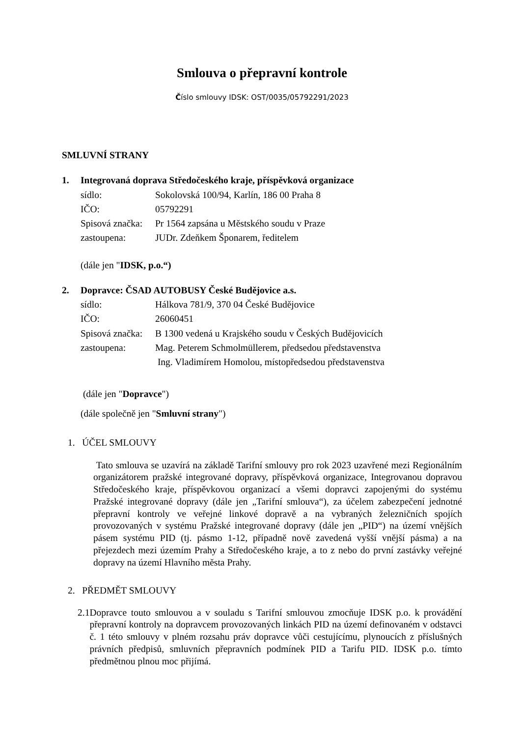Smlouva o přepravní kontrole
Číslo smlouvy IDSK: OST/0035/05792291/2023
SMLUVNÍ STRANY
1. Integrovaná doprava Středočeského kraje, příspěvková organizace
| sídlo: | Sokolovská 100/94, Karlín, 186 00 Praha 8 |
| IČO: | 05792291 |
| Spisová značka: | Pr 1564 zapsána u Městského soudu v Praze |
| zastoupena: | JUDr. Zdeňkem Šponarem, ředitelem |
(dále jen "IDSK, p.o.“)
2. Dopravce: ČSAD AUTOBUSY České Budějovice a.s.
| sídlo: | Hálkova 781/9, 370 04 České Budějovice |
| IČO: | 26060451 |
| Spisová značka: | B 1300 vedená u Krajského soudu v Českých Budějovicích |
| zastoupena: | Mag. Peterem Schmolmüllerem, předsedou představenstva Ing. Vladimírem Homolou, místopředsedou představenstva |
(dále jen "Dopravce")
(dále společně jen "Smluvní strany")
1. ÚČEL SMLOUVY
Tato smlouva se uzavírá na základě Tarifní smlouvy pro rok 2023 uzavřené mezi Regionálním organizátorem pražské integrované dopravy, příspěvková organizace, Integrovanou dopravou Středočeského kraje, příspěvkovou organizací a všemi dopravci zapojenými do systému Pražské integrované dopravy (dále jen „Tarifní smlouva“), za účelem zabezpečení jednotné přepravní kontroly ve veřejné linkové dopravě a na vybraných železničních spojích provozovaných v systému Pražské integrované dopravy (dále jen „PID“) na území vnějších pásem systému PID (tj. pásmo 1-12, případně nově zavedená vyšší vnější pásma) a na přejezdech mezi územím Prahy a Středočeského kraje, a to z nebo do první zastávky veřejné dopravy na území Hlavního města Prahy.
2. PŘEDMĚT SMLOUVY
2.1
Dopravce touto smlouvou a v souladu s Tarifní smlouvou zmocňuje IDSK p.o. k provádění přepravní kontroly na dopravcem provozovaných linkách PID na území definovaném v odstavci č. 1 této smlouvy v plném rozsahu práv dopravce vůči cestujícímu, plynoucích z příslušných právních předpisů, smluvních přepravních podmínek PID a Tarifu PID. IDSK p.o. tímto předmětnou plnou moc přijímá.